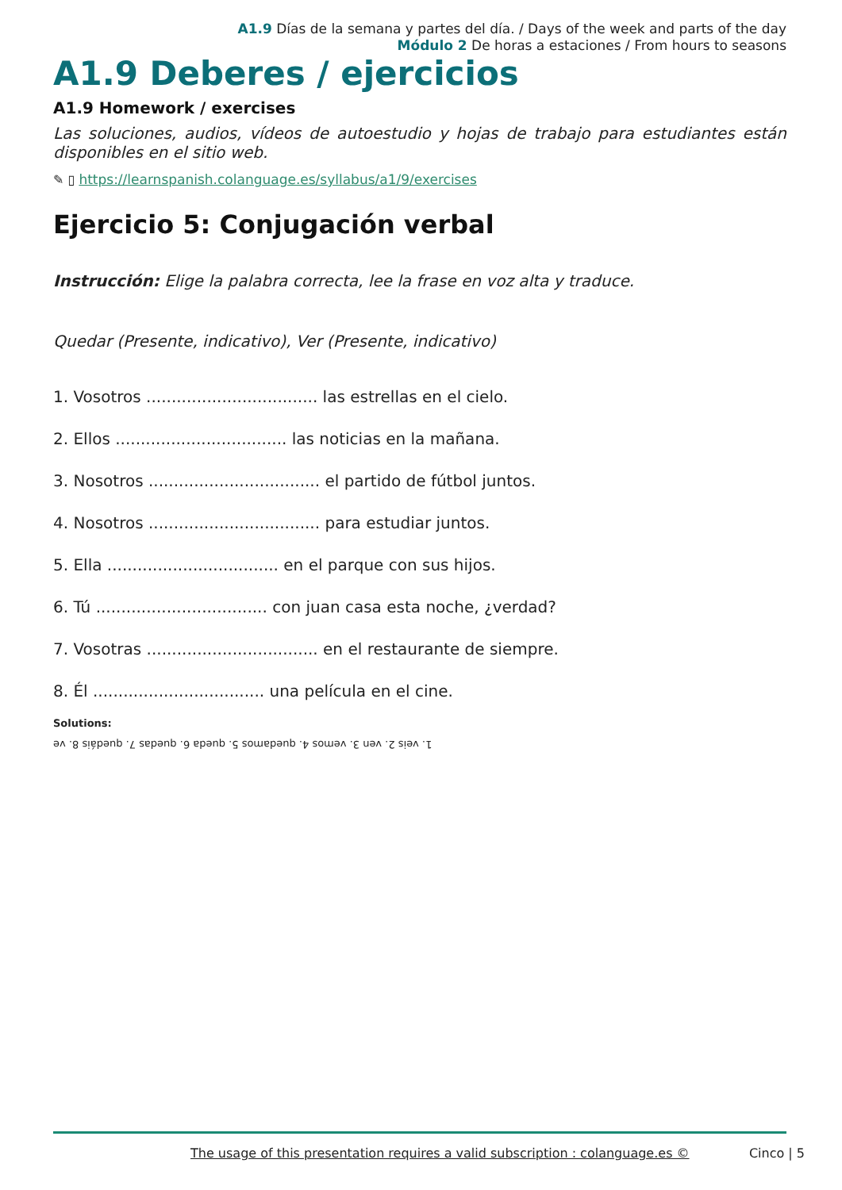A1.9 Días de la semana y partes del día. / Days of the week and parts of the day
Módulo 2 De horas a estaciones / From hours to seasons
A1.9 Deberes / ejercicios
A1.9 Homework / exercises
Las soluciones, audios, vídeos de autoestudio y hojas de trabajo para estudiantes están disponibles en el sitio web.
✎ ▯ https://learnspanish.colanguage.es/syllabus/a1/9/exercises
Ejercicio 5: Conjugación verbal
Instrucción: Elige la palabra correcta, lee la frase en voz alta y traduce.
Quedar (Presente, indicativo), Ver (Presente, indicativo)
1. Vosotros .................................. las estrellas en el cielo.
2. Ellos .................................. las noticias en la mañana.
3. Nosotros .................................. el partido de fútbol juntos.
4. Nosotros .................................. para estudiar juntos.
5. Ella .................................. en el parque con sus hijos.
6. Tú .................................. con juan casa esta noche, ¿verdad?
7. Vosotras .................................. en el restaurante de siempre.
8. Él .................................. una película en el cine.
Solutions:
1. veis 2. ven 3. vemos 4. quedamos 5. queda 6. quedas 7. quedáis 8. ve
The usage of this presentation requires a valid subscription : colanguage.es © Cinco | 5